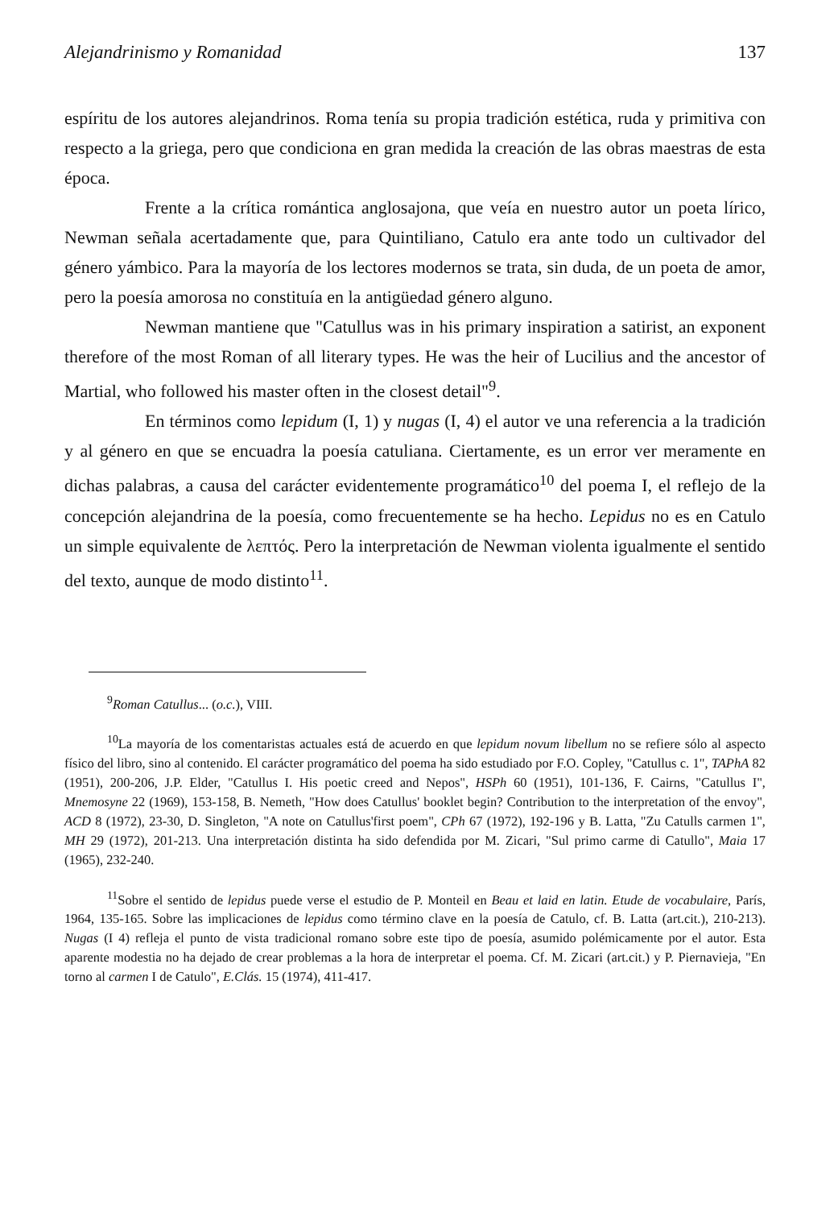Alejandrinismo y Romanidad 137
espíritu de los autores alejandrinos. Roma tenía su propia tradición estética, ruda y primitiva con respecto a la griega, pero que condiciona en gran medida la creación de las obras maestras de esta época.
Frente a la crítica romántica anglosajona, que veía en nuestro autor un poeta lírico, Newman señala acertadamente que, para Quintiliano, Catulo era ante todo un cultivador del género yámbico. Para la mayoría de los lectores modernos se trata, sin duda, de un poeta de amor, pero la poesía amorosa no constituía en la antigüedad género alguno.
Newman mantiene que "Catullus was in his primary inspiration a satirist, an exponent therefore of the most Roman of all literary types. He was the heir of Lucilius and the ancestor of Martial, who followed his master often in the closest detail"<sup>9</sup>.
En términos como lepidum (I, 1) y nugas (I, 4) el autor ve una referencia a la tradición y al género en que se encuadra la poesía catuliana. Ciertamente, es un error ver meramente en dichas palabras, a causa del carácter evidentemente programático<sup>10</sup> del poema I, el reflejo de la concepción alejandrina de la poesía, como frecuentemente se ha hecho. Lepidus no es en Catulo un simple equivalente de λεπτός. Pero la interpretación de Newman violenta igualmente el sentido del texto, aunque de modo distinto<sup>11</sup>.
<sup>9</sup> Roman Catullus... (o.c.), VIII.
<sup>10</sup> La mayoría de los comentaristas actuales está de acuerdo en que lepidum novum libellum no se refiere sólo al aspecto físico del libro, sino al contenido. El carácter programático del poema ha sido estudiado por F.O. Copley, "Catullus c. 1", TAPhA 82 (1951), 200-206, J.P. Elder, "Catullus I. His poetic creed and Nepos", HSPh 60 (1951), 101-136, F. Cairns, "Catullus I", Mnemosyne 22 (1969), 153-158, B. Nemeth, "How does Catullus' booklet begin? Contribution to the interpretation of the envoy", ACD 8 (1972), 23-30, D. Singleton, "A note on Catullus'first poem", CPh 67 (1972), 192-196 y B. Latta, "Zu Catulls carmen 1", MH 29 (1972), 201-213. Una interpretación distinta ha sido defendida por M. Zicari, "Sul primo carme di Catullo", Maia 17 (1965), 232-240.
<sup>11</sup> Sobre el sentido de lepidus puede verse el estudio de P. Monteil en Beau et laid en latin. Etude de vocabulaire, París, 1964, 135-165. Sobre las implicaciones de lepidus como término clave en la poesía de Catulo, cf. B. Latta (art.cit.), 210-213). Nugas (I 4) refleja el punto de vista tradicional romano sobre este tipo de poesía, asumido polémicamente por el autor. Esta aparente modestia no ha dejado de crear problemas a la hora de interpretar el poema. Cf. M. Zicari (art.cit.) y P. Piernavieja, "En torno al carmen I de Catulo", E.Clás. 15 (1974), 411-417.